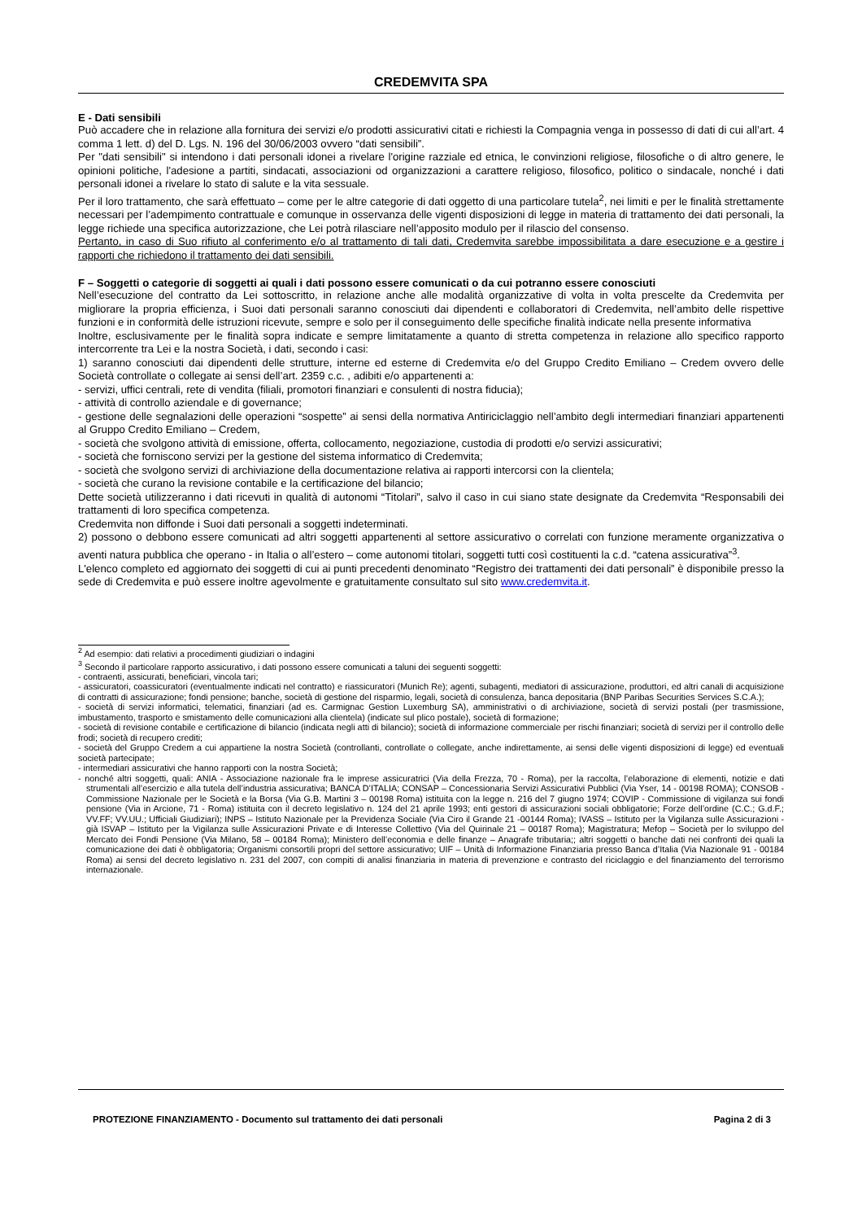CREDEMVITA SPA
E - Dati sensibili
Può accadere che in relazione alla fornitura dei servizi e/o prodotti assicurativi citati e richiesti la Compagnia venga in possesso di dati di cui all’art. 4 comma 1 lett. d) del D. Lgs. N. 196 del 30/06/2003 ovvero “dati sensibili”.
Per "dati sensibili" si intendono i dati personali idonei a rivelare l'origine razziale ed etnica, le convinzioni religiose, filosofiche o di altro genere, le opinioni politiche, l'adesione a partiti, sindacati, associazioni od organizzazioni a carattere religioso, filosofico, politico o sindacale, nonché i dati personali idonei a rivelare lo stato di salute e la vita sessuale.
Per il loro trattamento, che sarà effettuato – come per le altre categorie di dati oggetto di una particolare tutela<sup>2</sup>, nei limiti e per le finalità strettamente necessari per l’adempimento contrattuale e comunque in osservanza delle vigenti disposizioni di legge in materia di trattamento dei dati personali, la legge richiede una specifica autorizzazione, che Lei potrà rilasciare nell’apposito modulo per il rilascio del consenso.
Pertanto, in caso di Suo rifiuto al conferimento e/o al trattamento di tali dati, Credemvita sarebbe impossibilitata a dare esecuzione e a gestire i rapporti che richiedono il trattamento dei dati sensibili.
F – Soggetti o categorie di soggetti ai quali i dati possono essere comunicati o da cui potranno essere conosciuti
Nell’esecuzione del contratto da Lei sottoscritto, in relazione anche alle modalità organizzative di volta in volta prescelte da Credemvita per migliorare la propria efficienza, i Suoi dati personali saranno conosciuti dai dipendenti e collaboratori di Credemvita, nell’ambito delle rispettive funzioni e in conformità delle istruzioni ricevute, sempre e solo per il conseguimento delle specifiche finalità indicate nella presente informativa
Inoltre, esclusivamente per le finalità sopra indicate e sempre limitatamente a quanto di stretta competenza in relazione allo specifico rapporto intercorrente tra Lei e la nostra Società, i dati, secondo i casi:
1) saranno conosciuti dai dipendenti delle strutture, interne ed esterne di Credemvita e/o del Gruppo Credito Emiliano – Credem ovvero delle Società controllate o collegate ai sensi dell’art. 2359 c.c. , adibiti e/o appartenenti a:
- servizi, uffici centrali, rete di vendita (filiali, promotori finanziari e consulenti di nostra fiducia);
- attività di controllo aziendale e di governance;
- gestione delle segnalazioni delle operazioni “sospette” ai sensi della normativa Antiriciclaggio nell’ambito degli intermediari finanziari appartenenti al Gruppo Credito Emiliano – Credem,
- società che svolgono attività di emissione, offerta, collocamento, negoziazione, custodia di prodotti e/o servizi assicurativi;
- società che forniscono servizi per la gestione del sistema informatico di Credemvita;
- società che svolgono servizi di archiviazione della documentazione relativa ai rapporti intercorsi con la clientela;
- società che curano la revisione contabile e la certificazione del bilancio;
Dette società utilizzeranno i dati ricevuti in qualità di autonomi “Titolari”, salvo il caso in cui siano state designate da Credemvita “Responsabili dei trattamenti di loro specifica competenza.
Credemvita non diffonde i Suoi dati personali a soggetti indeterminati.
2) possono o debbono essere comunicati ad altri soggetti appartenenti al settore assicurativo o correlati con funzione meramente organizzativa o aventi natura pubblica che operano - in Italia o all’estero – come autonomi titolari, soggetti tutti così costituenti la c.d. “catena assicurativa”<sup>3</sup>.
L'elenco completo ed aggiornato dei soggetti di cui ai punti precedenti denominato “Registro dei trattamenti dei dati personali” è disponibile presso la sede di Credemvita e può essere inoltre agevolmente e gratuitamente consultato sul sito www.credemvita.it.
<sup>2</sup> Ad esempio: dati relativi a procedimenti giudiziari o indagini
<sup>3</sup> Secondo il particolare rapporto assicurativo, i dati possono essere comunicati a taluni dei seguenti soggetti:
- contraenti, assicurati, beneficiari, vincola tari;
- assicuratori, coassicuratori (eventualmente indicati nel contratto) e riassicuratori (Munich Re); agenti, subagenti, mediatori di assicurazione, produttori, ed altri canali di acquisizione di contratti di assicurazione; fondi pensione; banche, società di gestione del risparmio, legali, società di consulenza, banca depositaria (BNP Paribas Securities Services S.C.A.);
- società di servizi informatici, telematici, finanziari (ad es. Carmignac Gestion Luxemburg SA), amministrativi o di archiviazione, società di servizi postali (per trasmissione, imbustamento, trasporto e smistamento delle comunicazioni alla clientela) (indicate sul plico postale), società di formazione;
- società di revisione contabile e certificazione di bilancio (indicata negli atti di bilancio); società di informazione commerciale per rischi finanziari; società di servizi per il controllo delle frodi; società di recupero crediti;
- società del Gruppo Credem a cui appartiene la nostra Società (controllanti, controllate o collegate, anche indirettamente, ai sensi delle vigenti disposizioni di legge) ed eventuali società partecipate;
- intermediari assicurativi che hanno rapporti con la nostra Società;
- nonché altri soggetti, quali: ANIA - Associazione nazionale fra le imprese assicuratrici (Via della Frezza, 70 - Roma), per la raccolta, l’elaborazione di elementi, notizie e dati strumentali all’esercizio e alla tutela dell’industria assicurativa; BANCA D’ITALIA; CONSAP – Concessionaria Servizi Assicurativi Pubblici (Via Yser, 14 - 00198 ROMA); CONSOB - Commissione Nazionale per le Società e la Borsa (Via G.B. Martini 3 – 00198 Roma) istituita con la legge n. 216 del 7 giugno 1974; COVIP - Commissione di vigilanza sui fondi pensione (Via in Arcione, 71 - Roma) istituita con il decreto legislativo n. 124 del 21 aprile 1993; enti gestori di assicurazioni sociali obbligatorie; Forze dell’ordine (C.C.; G.d.F.; VV.FF; VV.UU.; Ufficiali Giudiziari); INPS – Istituto Nazionale per la Previdenza Sociale (Via Ciro il Grande 21 -00144 Roma); IVASS – Istituto per la Vigilanza sulle Assicurazioni - già ISVAP – Istituto per la Vigilanza sulle Assicurazioni Private e di Interesse Collettivo (Via del Quirinale 21 – 00187 Roma); Magistratura; Mefop – Società per lo sviluppo del Mercato dei Fondi Pensione (Via Milano, 58 – 00184 Roma); Ministero dell’economia e delle finanze – Anagrafe tributaria;; altri soggetti o banche dati nei confronti dei quali la comunicazione dei dati è obbligatoria; Organismi consortili propri del settore assicurativo; UIF – Unità di Informazione Finanziaria presso Banca d’Italia (Via Nazionale 91 - 00184 Roma) ai sensi del decreto legislativo n. 231 del 2007, con compiti di analisi finanziaria in materia di prevenzione e contrasto del riciclaggio e del finanziamento del terrorismo internazionale.
PROTEZIONE FINANZIAMENTO - Documento sul trattamento dei dati personali Pagina 2 di 3